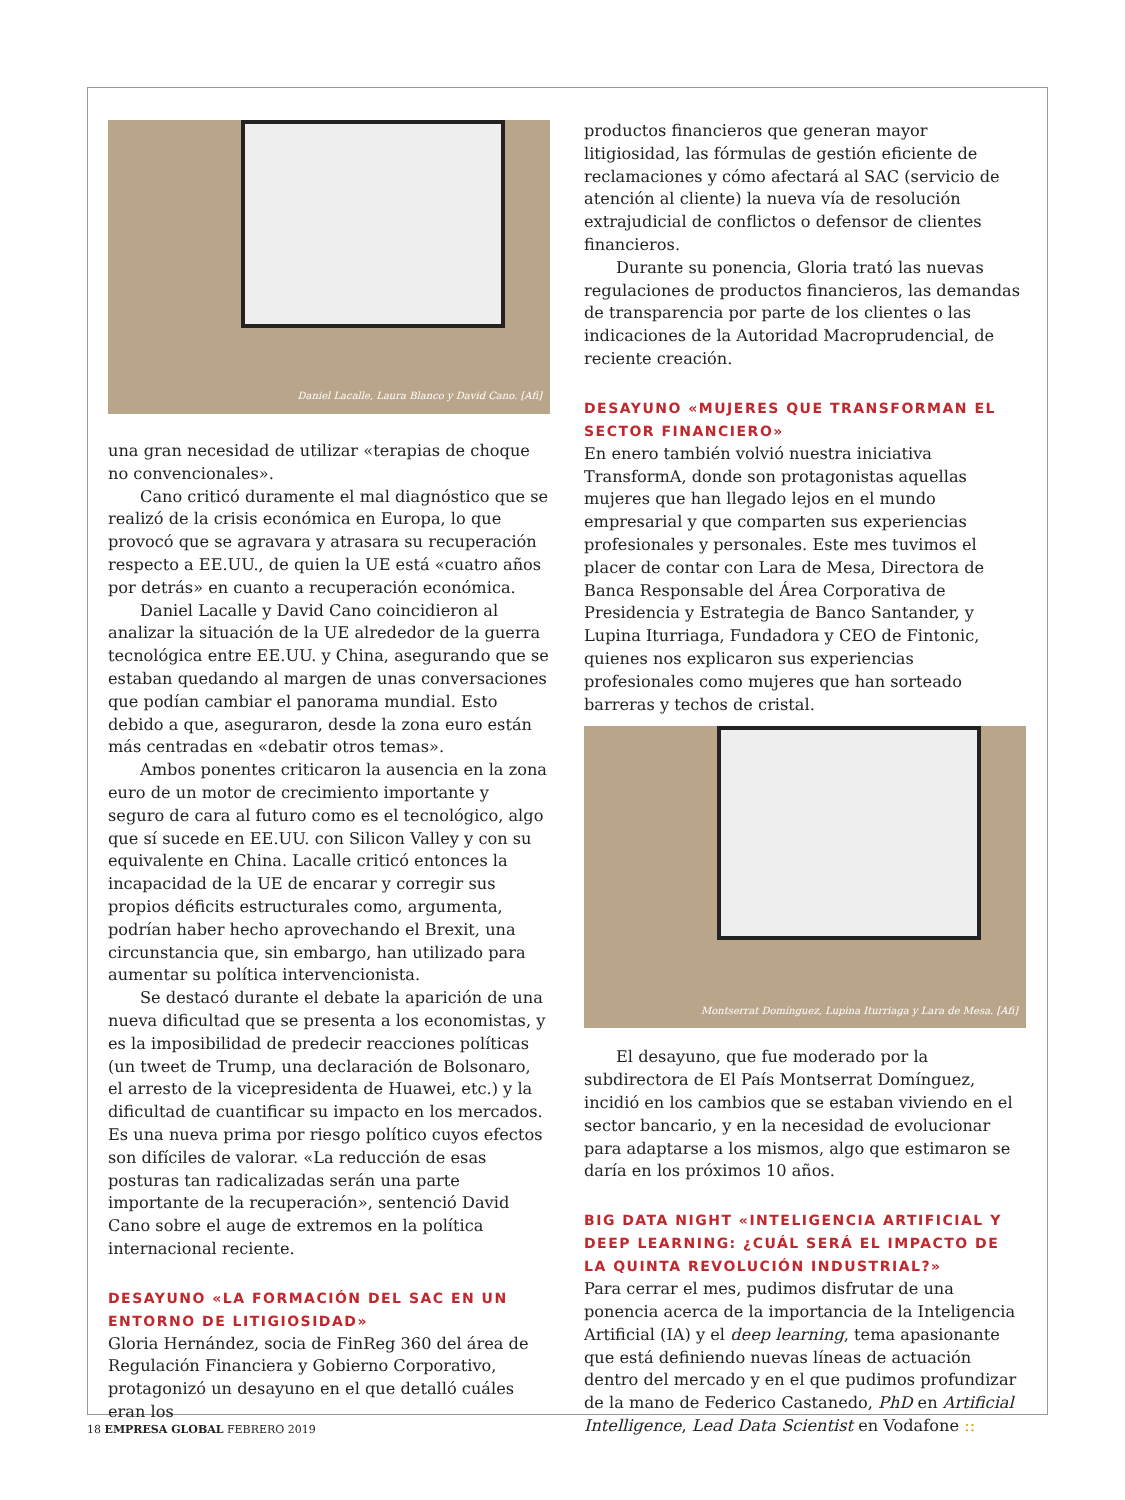Daniel Lacalle, Laura Blanco y David Cano. [Afi]
una gran necesidad de utilizar «terapias de choque no convencionales».
Cano criticó duramente el mal diagnóstico que se realizó de la crisis económica en Europa, lo que provocó que se agravara y atrasara su recuperación respecto a EE.UU., de quien la UE está «cuatro años por detrás» en cuanto a recuperación económica.
Daniel Lacalle y David Cano coincidieron al analizar la situación de la UE alrededor de la guerra tecnológica entre EE.UU. y China, asegurando que se estaban quedando al margen de unas conversaciones que podían cambiar el panorama mundial. Esto debido a que, aseguraron, desde la zona euro están más centradas en «debatir otros temas».
Ambos ponentes criticaron la ausencia en la zona euro de un motor de crecimiento importante y seguro de cara al futuro como es el tecnológico, algo que sí sucede en EE.UU. con Silicon Valley y con su equivalente en China. Lacalle criticó entonces la incapacidad de la UE de encarar y corregir sus propios déficits estructurales como, argumenta, podrían haber hecho aprovechando el Brexit, una circunstancia que, sin embargo, han utilizado para aumentar su política intervencionista.
Se destacó durante el debate la aparición de una nueva dificultad que se presenta a los economistas, y es la imposibilidad de predecir reacciones políticas (un tweet de Trump, una declaración de Bolsonaro, el arresto de la vicepresidenta de Huawei, etc.) y la dificultad de cuantificar su impacto en los mercados. Es una nueva prima por riesgo político cuyos efectos son difíciles de valorar. «La reducción de esas posturas tan radicalizadas serán una parte importante de la recuperación», sentenció David Cano sobre el auge de extremos en la política internacional reciente.
DESAYUNO «LA FORMACIÓN DEL SAC EN UN ENTORNO DE LITIGIOSIDAD»
Gloria Hernández, socia de FinReg 360 del área de Regulación Financiera y Gobierno Corporativo, protagonizó un desayuno en el que detalló cuáles eran los
productos financieros que generan mayor litigiosidad, las fórmulas de gestión eficiente de reclamaciones y cómo afectará al SAC (servicio de atención al cliente) la nueva vía de resolución extrajudicial de conflictos o defensor de clientes financieros.
Durante su ponencia, Gloria trató las nuevas regulaciones de productos financieros, las demandas de transparencia por parte de los clientes o las indicaciones de la Autoridad Macroprudencial, de reciente creación.
DESAYUNO «MUJERES QUE TRANSFORMAN EL SECTOR FINANCIERO»
En enero también volvió nuestra iniciativa TransformA, donde son protagonistas aquellas mujeres que han llegado lejos en el mundo empresarial y que comparten sus experiencias profesionales y personales. Este mes tuvimos el placer de contar con Lara de Mesa, Directora de Banca Responsable del Área Corporativa de Presidencia y Estrategia de Banco Santander, y Lupina Iturriaga, Fundadora y CEO de Fintonic, quienes nos explicaron sus experiencias profesionales como mujeres que han sorteado barreras y techos de cristal.
Montserrat Domínguez, Lupina Iturriaga y Lara de Mesa. [Afi]
El desayuno, que fue moderado por la subdirectora de El País Montserrat Domínguez, incidió en los cambios que se estaban viviendo en el sector bancario, y en la necesidad de evolucionar para adaptarse a los mismos, algo que estimaron se daría en los próximos 10 años.
BIG DATA NIGHT «INTELIGENCIA ARTIFICIAL Y DEEP LEARNING: ¿CUÁL SERÁ EL IMPACTO DE LA QUINTA REVOLUCIÓN INDUSTRIAL?»
Para cerrar el mes, pudimos disfrutar de una ponencia acerca de la importancia de la Inteligencia Artificial (IA) y el deep learning, tema apasionante que está definiendo nuevas líneas de actuación dentro del mercado y en el que pudimos profundizar de la mano de Federico Castanedo, PhD en Artificial Intelligence, Lead Data Scientist en Vodafone ::
18 EMPRESA GLOBAL FEBRERO 2019